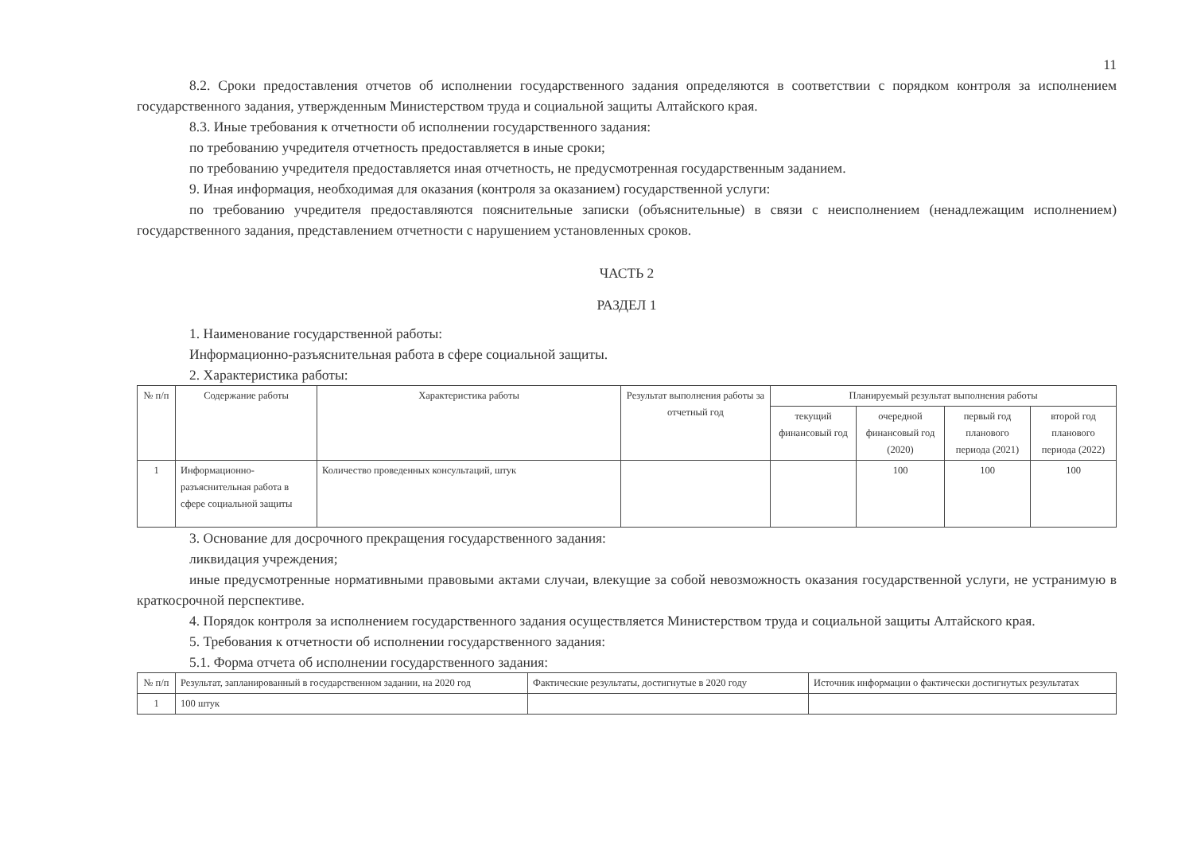11
8.2. Сроки предоставления отчетов об исполнении государственного задания определяются в соответствии с порядком контроля за исполнением государственного задания, утвержденным Министерством труда и социальной защиты Алтайского края.
8.3. Иные требования к отчетности об исполнении государственного задания:
по требованию учредителя отчетность предоставляется в иные сроки;
по требованию учредителя предоставляется иная отчетность, не предусмотренная государственным заданием.
9. Иная информация, необходимая для оказания (контроля за оказанием) государственной услуги:
по требованию учредителя предоставляются пояснительные записки (объяснительные) в связи с неисполнением (ненадлежащим исполнением) государственного задания, представлением отчетности с нарушением установленных сроков.
ЧАСТЬ 2
РАЗДЕЛ 1
1. Наименование государственной работы:
Информационно-разъяснительная работа в сфере социальной защиты.
2. Характеристика работы:
| № п/п | Содержание работы | Характеристика работы | Результат выполнения работы за отчетный год | Планируемый результат выполнения работы | | | |
| --- | --- | --- | --- | --- | --- | --- | --- |
| | | | | текущий финансовый год | очередной финансовый год (2020) | первый год планового периода (2021) | второй год планового периода (2022) |
| 1 | Информационно-разъяснительная работа в сфере социальной защиты | Количество проведенных консультаций, штук | | | 100 | 100 | 100 |
3. Основание для досрочного прекращения государственного задания:
ликвидация учреждения;
иные предусмотренные нормативными правовыми актами случаи, влекущие за собой невозможность оказания государственной услуги, не устранимую в краткосрочной перспективе.
4. Порядок контроля за исполнением государственного задания осуществляется Министерством труда и социальной защиты Алтайского края.
5. Требования к отчетности об исполнении государственного задания:
5.1. Форма отчета об исполнении государственного задания:
| № п/п | Результат, запланированный в государственном задании, на 2020 год | Фактические результаты, достигнутые в 2020 году | Источник информации о фактически достигнутых результатах |
| 1 | 100 штук | | |